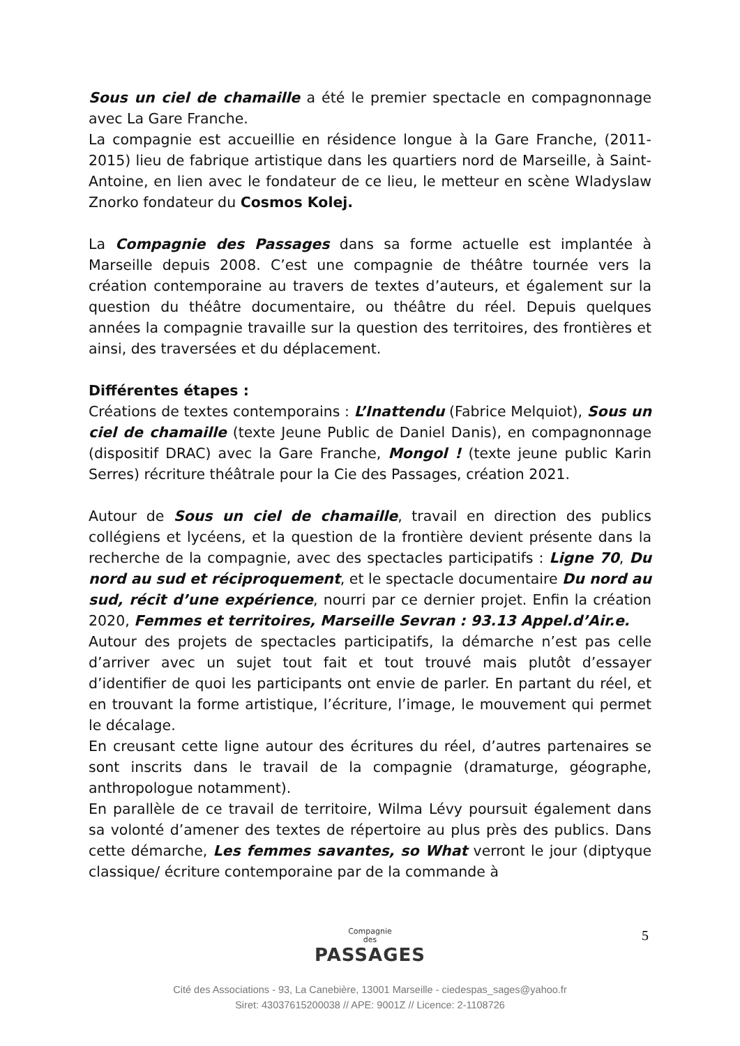Sous un ciel de chamaille a été le premier spectacle en compagnonnage avec La Gare Franche.
La compagnie est accueillie en résidence longue à la Gare Franche, (2011-2015) lieu de fabrique artistique dans les quartiers nord de Marseille, à Saint-Antoine, en lien avec le fondateur de ce lieu, le metteur en scène Wladyslaw Znorko fondateur du Cosmos Kolej.
La Compagnie des Passages dans sa forme actuelle est implantée à Marseille depuis 2008. C’est une compagnie de théâtre tournée vers la création contemporaine au travers de textes d’auteurs, et également sur la question du théâtre documentaire, ou théâtre du réel. Depuis quelques années la compagnie travaille sur la question des territoires, des frontières et ainsi, des traversées et du déplacement.
Différentes étapes :
Créations de textes contemporains : L’Inattendu (Fabrice Melquiot), Sous un ciel de chamaille (texte Jeune Public de Daniel Danis), en compagnonnage (dispositif DRAC) avec la Gare Franche, Mongol ! (texte jeune public Karin Serres) récriture théâtrale pour la Cie des Passages, création 2021.
Autour de Sous un ciel de chamaille, travail en direction des publics collégiens et lycéens, et la question de la frontière devient présente dans la recherche de la compagnie, avec des spectacles participatifs : Ligne 70, Du nord au sud et réciproquement, et le spectacle documentaire Du nord au sud, récit d’une expérience, nourri par ce dernier projet. Enfin la création 2020, Femmes et territoires, Marseille Sevran : 93.13 Appel.d’Air.e.
Autour des projets de spectacles participatifs, la démarche n’est pas celle d’arriver avec un sujet tout fait et tout trouvé mais plutôt d’essayer d’identifier de quoi les participants ont envie de parler. En partant du réel, et en trouvant la forme artistique, l’écriture, l’image, le mouvement qui permet le décalage.
En creusant cette ligne autour des écritures du réel, d’autres partenaires se sont inscrits dans le travail de la compagnie (dramaturge, géographe, anthropologue notamment).
En parallèle de ce travail de territoire, Wilma Lévy poursuit également dans sa volonté d’amener des textes de répertoire au plus près des publics. Dans cette démarche, Les femmes savantes, so What verront le jour (diptyque classique/ écriture contemporaine par de la commande à
Compagnie
des
PASSAGES
5
Cité des Associations - 93, La Canebière, 13001 Marseille - ciedespas_sages@yahoo.fr
Siret: 43037615200038 // APE: 9001Z // Licence: 2-1108726